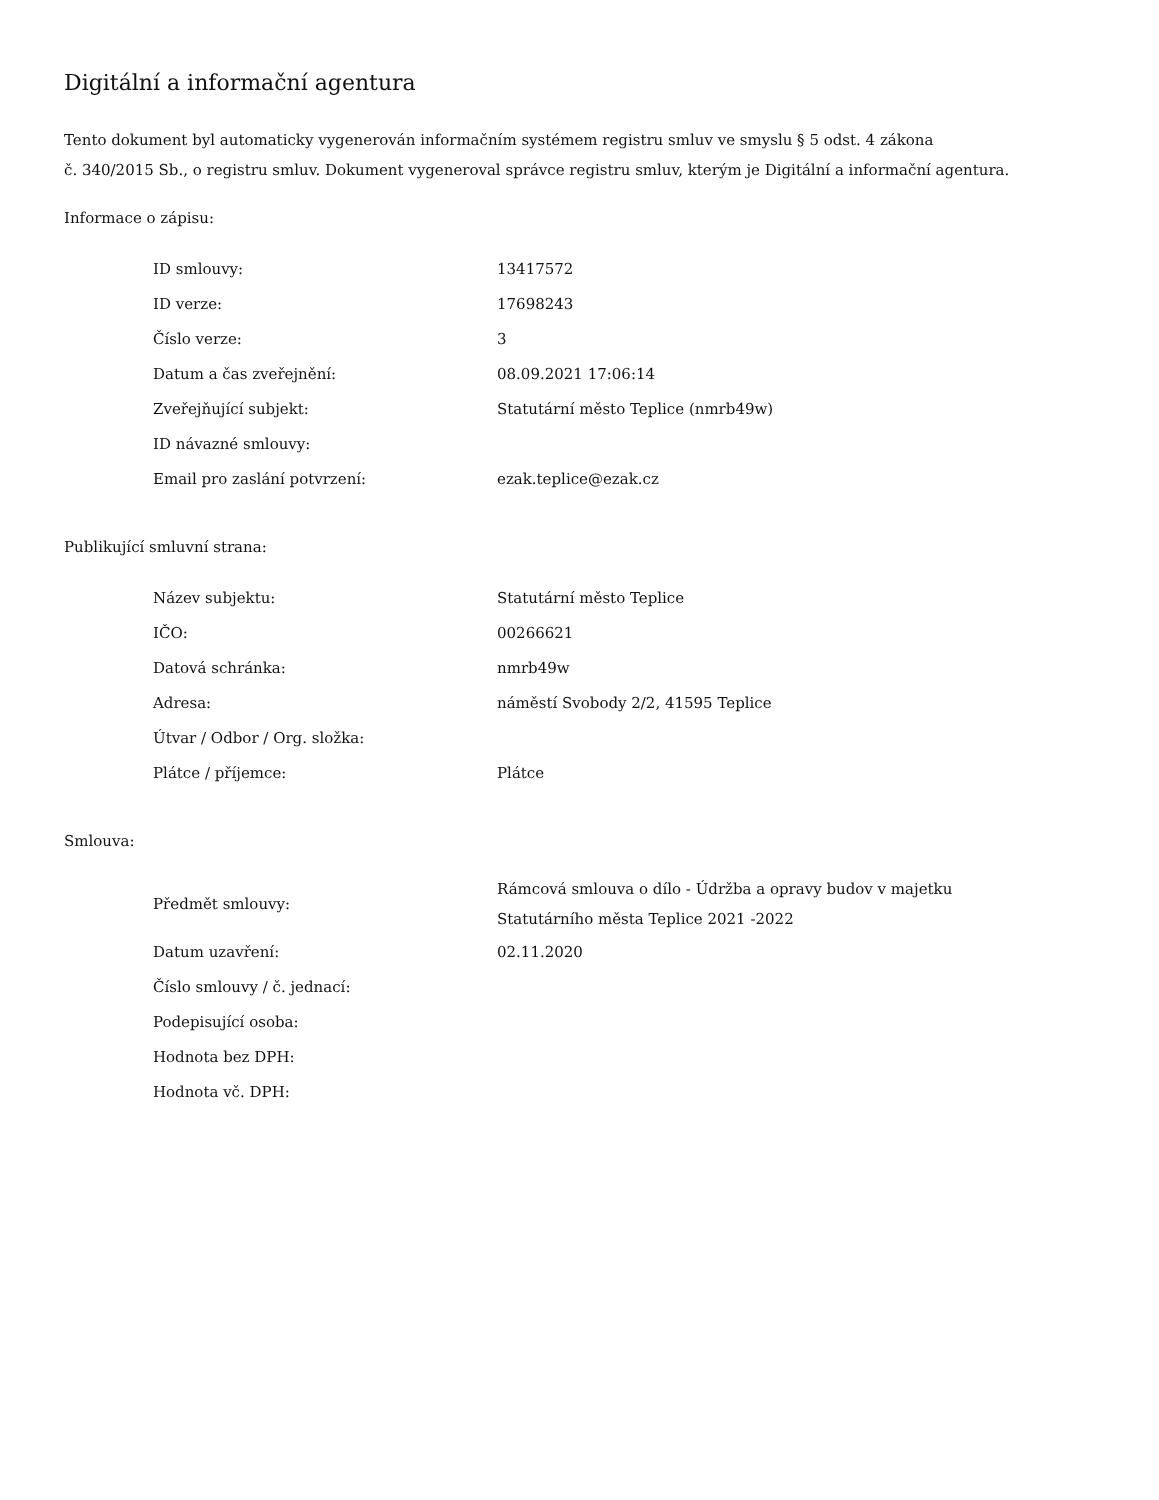Digitální a informační agentura
Tento dokument byl automaticky vygenerován informačním systémem registru smluv ve smyslu § 5 odst. 4 zákona
č. 340/2015 Sb., o registru smluv. Dokument vygeneroval správce registru smluv, kterým je Digitální a informační agentura.
Informace o zápisu:
| ID smlouvy: | 13417572 |
| ID verze: | 17698243 |
| Číslo verze: | 3 |
| Datum a čas zveřejnění: | 08.09.2021 17:06:14 |
| Zveřejňující subjekt: | Statutární město Teplice (nmrb49w) |
| ID návazné smlouvy: | |
| Email pro zaslání potvrzení: | ezak.teplice@ezak.cz |
Publikující smluvní strana:
| Název subjektu: | Statutární město Teplice |
| IČO: | 00266621 |
| Datová schránka: | nmrb49w |
| Adresa: | náměstí Svobody 2/2, 41595 Teplice |
| Útvar / Odbor / Org. složka: | |
| Plátce / příjemce: | Plátce |
Smlouva:
| Předmět smlouvy: | Rámcová smlouva o dílo - Údržba a opravy budov v majetku Statutárního města Teplice 2021 -2022 |
| Datum uzavření: | 02.11.2020 |
| Číslo smlouvy / č. jednací: | |
| Podepisující osoba: | |
| Hodnota bez DPH: | |
| Hodnota vč. DPH: | |